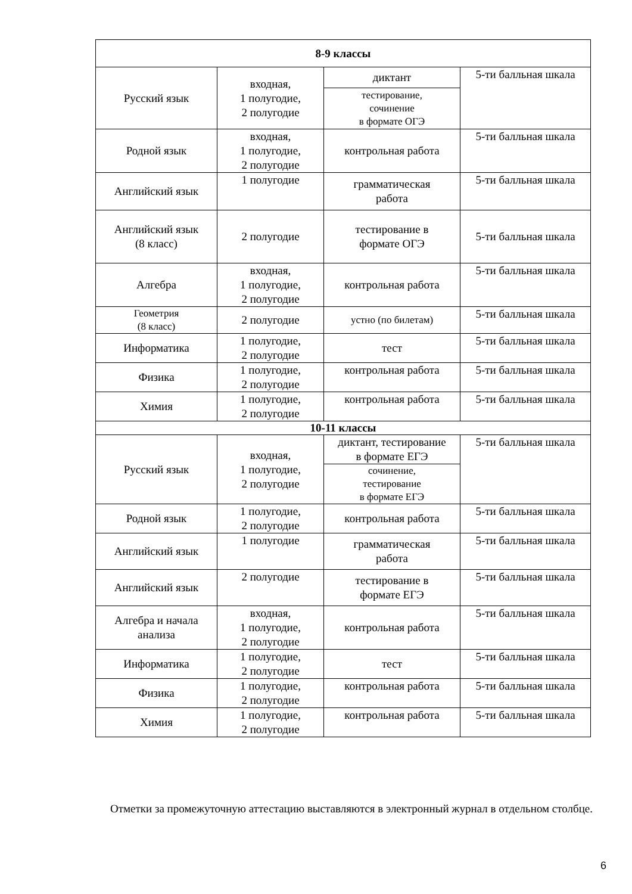| 8-9 классы | | | |
| --- | --- | --- | --- |
| Русский язык | входная, 1 полугодие, 2 полугодие | диктант | 5-ти балльная шкала |
| | | тестирование, сочинение в формате ОГЭ | |
| Родной язык | входная, 1 полугодие, 2 полугодие | контрольная работа | 5-ти балльная шкала |
| Английский язык | 1 полугодие | грамматическая работа | 5-ти балльная шкала |
| Английский язык (8 класс) | 2 полугодие | тестирование в формате ОГЭ | 5-ти балльная шкала |
| Алгебра | входная, 1 полугодие, 2 полугодие | контрольная работа | 5-ти балльная шкала |
| Геометрия (8 класс) | 2 полугодие | устно (по билетам) | 5-ти балльная шкала |
| Информатика | 1 полугодие, 2 полугодие | тест | 5-ти балльная шкала |
| Физика | 1 полугодие, 2 полугодие | контрольная работа | 5-ти балльная шкала |
| Химия | 1 полугодие, 2 полугодие | контрольная работа | 5-ти балльная шкала |
| 10-11 классы | | | |
| Русский язык | входная, 1 полугодие, 2 полугодие | диктант, тестирование в формате ЕГЭ | 5-ти балльная шкала |
| | | сочинение, тестирование в формате ЕГЭ | |
| Родной язык | 1 полугодие, 2 полугодие | контрольная работа | 5-ти балльная шкала |
| Английский язык | 1 полугодие | грамматическая работа | 5-ти балльная шкала |
| Английский язык | 2 полугодие | тестирование в формате ЕГЭ | 5-ти балльная шкала |
| Алгебра и начала анализа | входная, 1 полугодие, 2 полугодие | контрольная работа | 5-ти балльная шкала |
| Информатика | 1 полугодие, 2 полугодие | тест | 5-ти балльная шкала |
| Физика | 1 полугодие, 2 полугодие | контрольная работа | 5-ти балльная шкала |
| Химия | 1 полугодие, 2 полугодие | контрольная работа | 5-ти балльная шкала |
Отметки за промежуточную аттестацию выставляются в электронный журнал в отдельном столбце.
6